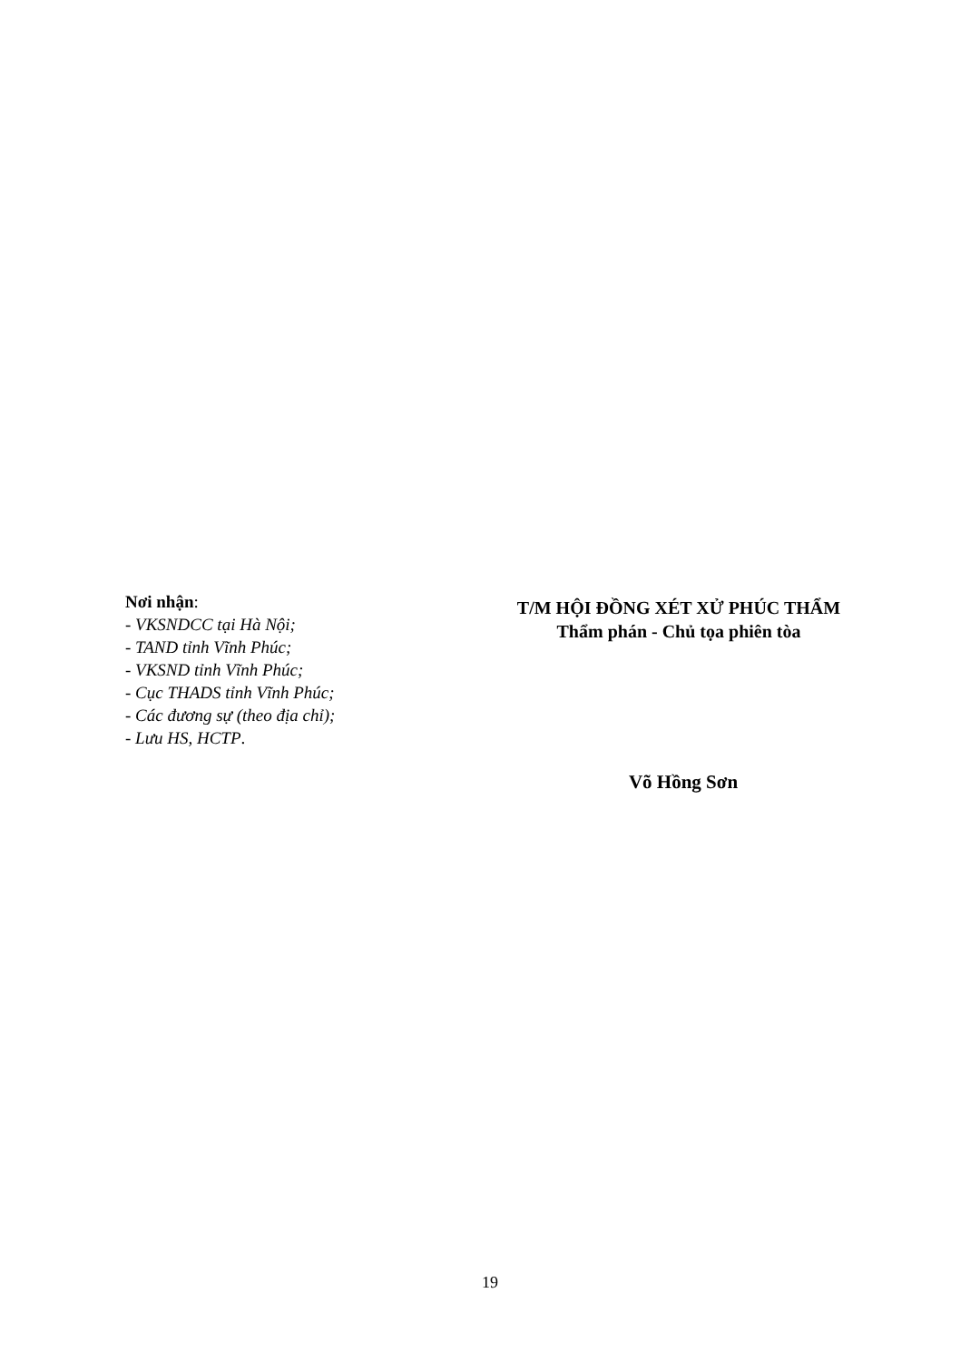Nơi nhận:
- VKSNDCC tại Hà Nội;
- TAND tỉnh Vĩnh Phúc;
- VKSND tỉnh Vĩnh Phúc;
- Cục THADS tỉnh Vĩnh Phúc;
- Các đương sự (theo địa chỉ);
- Lưu HS, HCTP.
T/M HỘI ĐỒNG XÉT XỬ PHÚC THẨM
Thẩm phán - Chủ tọa phiên tòa
Võ Hồng Sơn
19